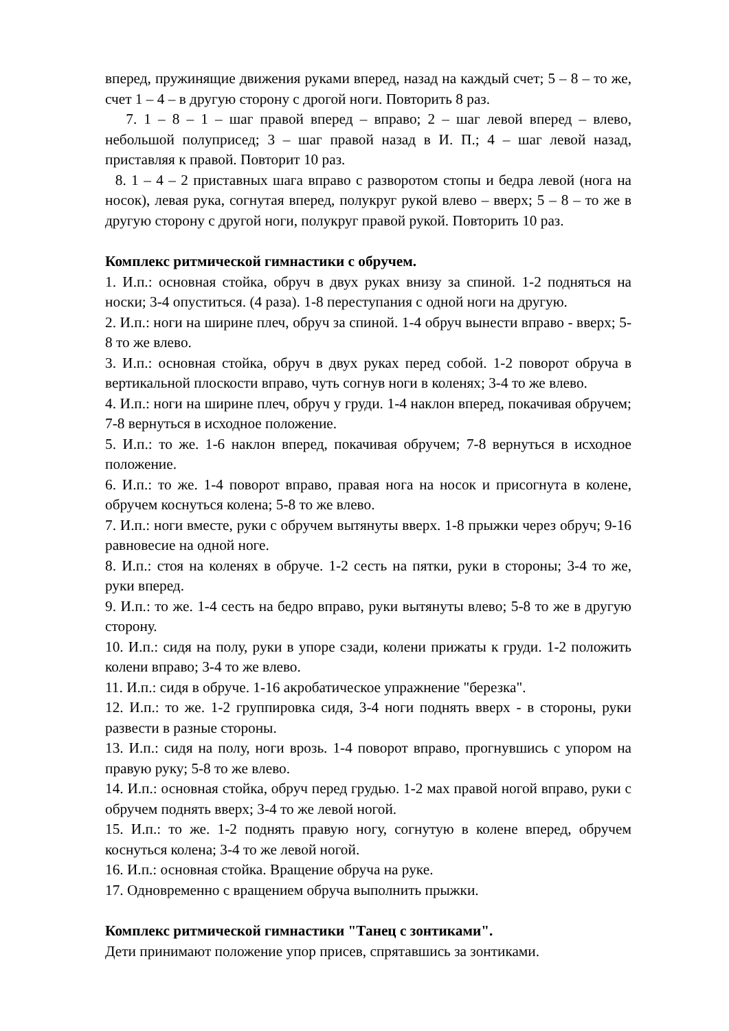вперед, пружинящие движения руками вперед, назад на каждый счет; 5 – 8 – то же, счет 1 – 4 – в другую сторону с дрогой ноги. Повторить 8 раз.
7. 1 – 8 – 1 – шаг правой вперед – вправо; 2 – шаг левой вперед – влево, небольшой полуприсед; 3 – шаг правой назад в И. П.; 4 – шаг левой назад, приставляя к правой. Повторит 10 раз.
8. 1 – 4 – 2 приставных шага вправо с разворотом стопы и бедра левой (нога на носок), левая рука, согнутая вперед, полукруг рукой влево – вверх; 5 – 8 – то же в другую сторону с другой ноги, полукруг правой рукой. Повторить 10 раз.
Комплекс ритмической гимнастики с обручем.
1. И.п.: основная стойка, обруч в двух руках внизу за спиной. 1-2 подняться на носки; 3-4 опуститься. (4 раза). 1-8 переступания с одной ноги на другую.
2. И.п.: ноги на ширине плеч, обруч за спиной. 1-4 обруч вынести вправо - вверх; 5-8 то же влево.
3. И.п.: основная стойка, обруч в двух руках перед собой. 1-2 поворот обруча в вертикальной плоскости вправо, чуть согнув ноги в коленях; 3-4 то же влево.
4. И.п.: ноги на ширине плеч, обруч у груди. 1-4 наклон вперед, покачивая обручем; 7-8 вернуться в исходное положение.
5. И.п.: то же. 1-6 наклон вперед, покачивая обручем; 7-8 вернуться в исходное положение.
6. И.п.: то же. 1-4 поворот вправо, правая нога на носок и присогнута в колене, обручем коснуться колена; 5-8 то же влево.
7. И.п.: ноги вместе, руки с обручем вытянуты вверх. 1-8 прыжки через обруч; 9-16 равновесие на одной ноге.
8. И.п.: стоя на коленях в обруче. 1-2 сесть на пятки, руки в стороны; 3-4 то же, руки вперед.
9. И.п.: то же. 1-4 сесть на бедро вправо, руки вытянуты влево; 5-8 то же в другую сторону.
10. И.п.: сидя на полу, руки в упоре сзади, колени прижаты к груди. 1-2 положить колени вправо; 3-4 то же влево.
11. И.п.: сидя в обруче. 1-16 акробатическое упражнение "березка".
12. И.п.: то же. 1-2 группировка сидя, 3-4 ноги поднять вверх - в стороны, руки развести в разные стороны.
13. И.п.: сидя на полу, ноги врозь. 1-4 поворот вправо, прогнувшись с упором на правую руку; 5-8 то же влево.
14. И.п.: основная стойка, обруч перед грудью. 1-2 мах правой ногой вправо, руки с обручем поднять вверх; 3-4 то же левой ногой.
15. И.п.: то же. 1-2 поднять правую ногу, согнутую в колене вперед, обручем коснуться колена; 3-4 то же левой ногой.
16. И.п.: основная стойка. Вращение обруча на руке.
17. Одновременно с вращением обруча выполнить прыжки.
Комплекс ритмической гимнастики "Танец с зонтиками".
Дети принимают положение упор присев, спрятавшись за зонтиками.